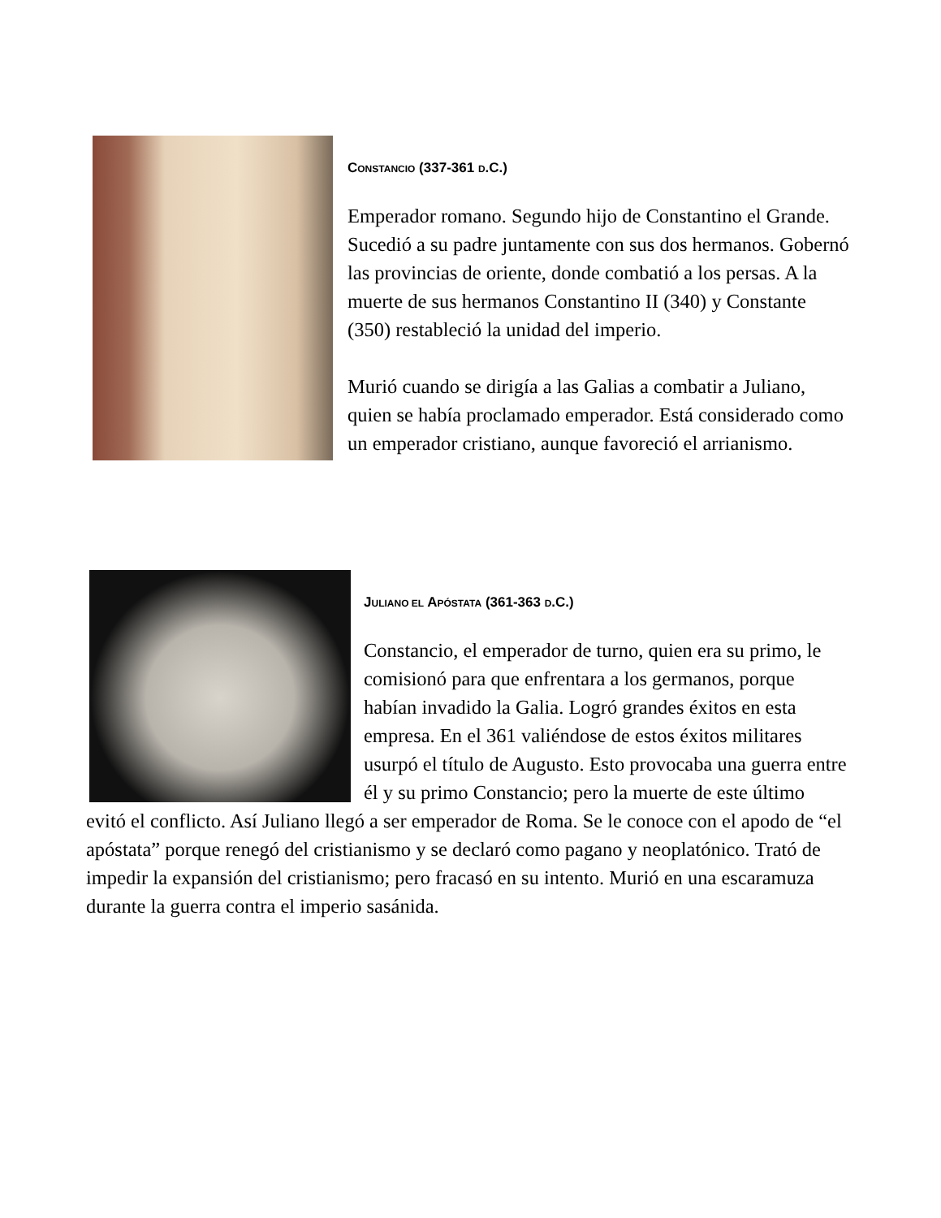CONSTANCIO (337-361 D.C.)
Emperador romano. Segundo hijo de Constantino el Grande. Sucedió a su padre juntamente con sus dos hermanos. Gobernó las provincias de oriente, donde combatió a los persas. A la muerte de sus hermanos Constantino II (340) y Constante (350) restableció la unidad del imperio.
Murió cuando se dirigía a las Galias a combatir a Juliano, quien se había proclamado emperador. Está considerado como un emperador cristiano, aunque favoreció el arrianismo.
JULIANO EL APÓSTATA (361-363 D.C.)
Constancio, el emperador de turno, quien era su primo, le comisionó para que enfrentara a los germanos, porque habían invadido la Galia. Logró grandes éxitos en esta empresa. En el 361 valiéndose de estos éxitos militares usurpó el título de Augusto. Esto provocaba una guerra entre él y su primo Constancio; pero la muerte de este último evitó el conflicto. Así Juliano llegó a ser emperador de Roma. Se le conoce con el apodo de “el apóstata” porque renegó del cristianismo y se declaró como pagano y neoplatónico. Trató de impedir la expansión del cristianismo; pero fracasó en su intento. Murió en una escaramuza durante la guerra contra el imperio sasánida.